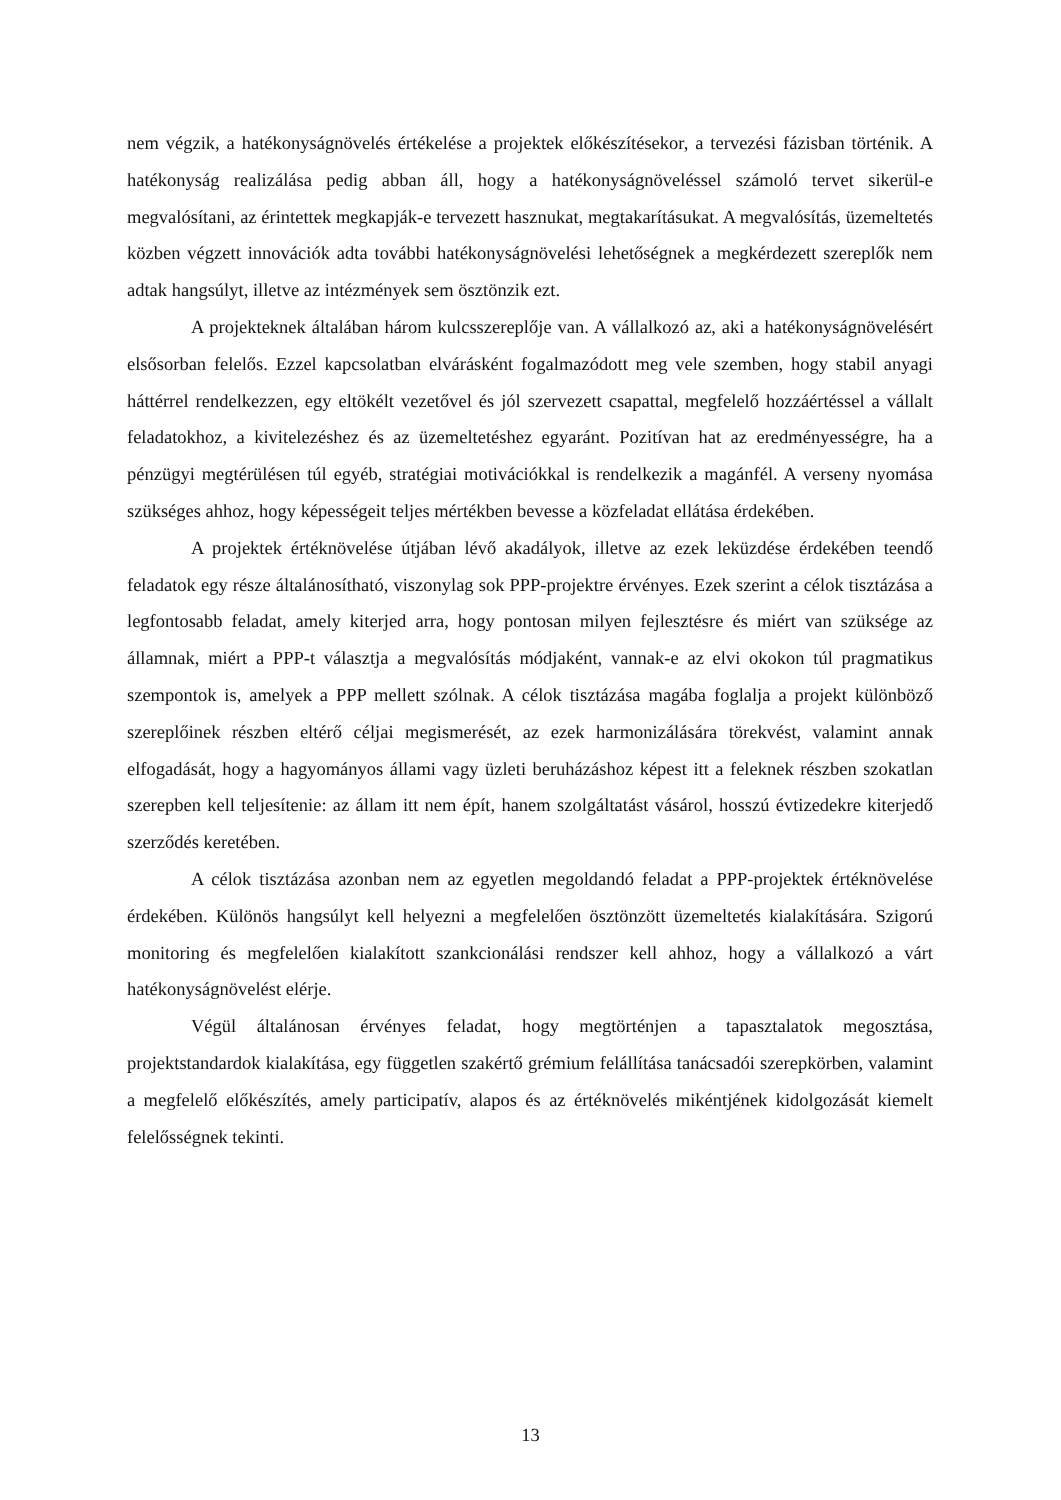nem végzik, a hatékonyságnövelés értékelése a projektek előkészítésekor, a tervezési fázisban történik. A hatékonyság realizálása pedig abban áll, hogy a hatékonyságnöveléssel számoló tervet sikerül-e megvalósítani, az érintettek megkapják-e tervezett hasznukat, megtakarításukat. A megvalósítás, üzemeltetés közben végzett innovációk adta további hatékonyságnövelési lehetőségnek a megkérdezett szereplők nem adtak hangsúlyt, illetve az intézmények sem ösztönzik ezt.
A projekteknek általában három kulcsszereplője van. A vállalkozó az, aki a hatékonyságnövelésért elsősorban felelős. Ezzel kapcsolatban elvárásként fogalmazódott meg vele szemben, hogy stabil anyagi háttérrel rendelkezzen, egy eltökélt vezetővel és jól szervezett csapattal, megfelelő hozzáértéssel a vállalt feladatokhoz, a kivitelezéshez és az üzemeltetéshez egyaránt. Pozitívan hat az eredményességre, ha a pénzügyi megtérülésen túl egyéb, stratégiai motivációkkal is rendelkezik a magánfél. A verseny nyomása szükséges ahhoz, hogy képességeit teljes mértékben bevesse a közfeladat ellátása érdekében.
A projektek értéknövelése útjában lévő akadályok, illetve az ezek leküzdése érdekében teendő feladatok egy része általánosítható, viszonylag sok PPP-projektre érvényes. Ezek szerint a célok tisztázása a legfontosabb feladat, amely kiterjed arra, hogy pontosan milyen fejlesztésre és miért van szüksége az államnak, miért a PPP-t választja a megvalósítás módjaként, vannak-e az elvi okokon túl pragmatikus szempontok is, amelyek a PPP mellett szólnak. A célok tisztázása magába foglalja a projekt különböző szereplőinek részben eltérő céljai megismerését, az ezek harmonizálására törekvést, valamint annak elfogadását, hogy a hagyományos állami vagy üzleti beruházáshoz képest itt a feleknek részben szokatlan szerepben kell teljesítenie: az állam itt nem épít, hanem szolgáltatást vásárol, hosszú évtizedekre kiterjedő szerződés keretében.
A célok tisztázása azonban nem az egyetlen megoldandó feladat a PPP-projektek értéknövelése érdekében. Különös hangsúlyt kell helyezni a megfelelően ösztönzött üzemeltetés kialakítására. Szigorú monitoring és megfelelően kialakított szankcionálási rendszer kell ahhoz, hogy a vállalkozó a várt hatékonyságnövelést elérje.
Végül általánosan érvényes feladat, hogy megtörténjen a tapasztalatok megosztása, projektstandardok kialakítása, egy független szakértő grémium felállítása tanácsadói szerepkörben, valamint a megfelelő előkészítés, amely participatív, alapos és az értéknövelés mikéntjének kidolgozását kiemelt felelősségnek tekinti.
13